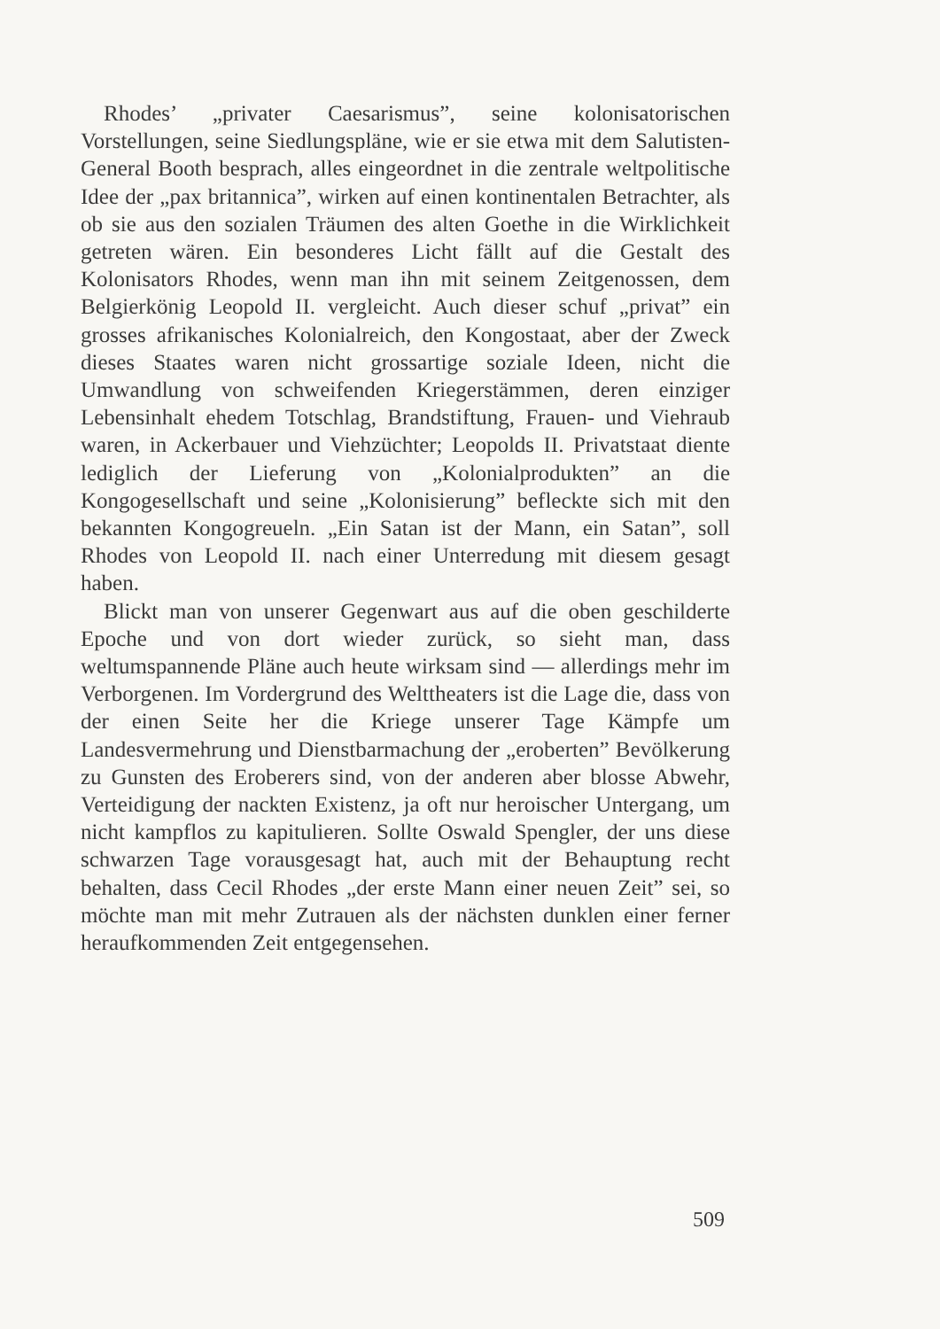Rhodes’ „privater Caesarismus”, seine kolonisatorischen Vorstellungen, seine Siedlungspläne, wie er sie etwa mit dem Salutisten-General Booth besprach, alles eingeordnet in die zentrale weltpolitische Idee der „pax britannica”, wirken auf einen kontinentalen Betrachter, als ob sie aus den sozialen Träumen des alten Goethe in die Wirklichkeit getreten wären. Ein besonderes Licht fällt auf die Gestalt des Kolonisators Rhodes, wenn man ihn mit seinem Zeitgenossen, dem Belgierkönig Leopold II. vergleicht. Auch dieser schuf „privat” ein grosses afrikanisches Kolonialreich, den Kongostaat, aber der Zweck dieses Staates waren nicht grossartige soziale Ideen, nicht die Umwandlung von schweifenden Kriegerstämmen, deren einziger Lebensinhalt ehedem Totschlag, Brandstiftung, Frauen- und Viehraub waren, in Ackerbauer und Viehzüchter; Leopolds II. Privatstaat diente lediglich der Lieferung von „Kolonialprodukten” an die Kongogesellschaft und seine „Kolonisierung” befleckte sich mit den bekannten Kongogreueln. „Ein Satan ist der Mann, ein Satan”, soll Rhodes von Leopold II. nach einer Unterredung mit diesem gesagt haben.
Blickt man von unserer Gegenwart aus auf die oben geschilderte Epoche und von dort wieder zurück, so sieht man, dass weltumspannende Pläne auch heute wirksam sind — allerdings mehr im Verborgenen. Im Vordergrund des Welttheaters ist die Lage die, dass von der einen Seite her die Kriege unserer Tage Kämpfe um Landesvermehrung und Dienstbarmachung der „eroberten” Bevölkerung zu Gunsten des Eroberers sind, von der anderen aber blosse Abwehr, Verteidigung der nackten Existenz, ja oft nur heroischer Untergang, um nicht kampflos zu kapitulieren. Sollte Oswald Spengler, der uns diese schwarzen Tage vorausgesagt hat, auch mit der Behauptung recht behalten, dass Cecil Rhodes „der erste Mann einer neuen Zeit” sei, so möchte man mit mehr Zutrauen als der nächsten dunklen einer ferner heraufkommenden Zeit entgegensehen.
509